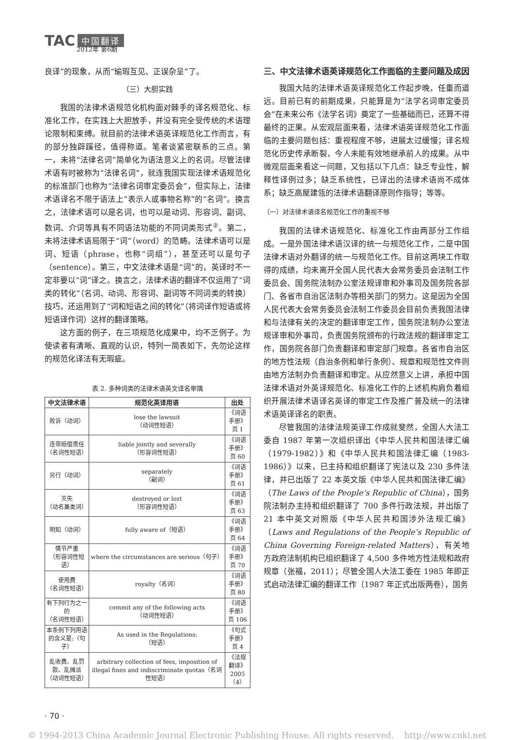TAC 中国翻译
2012年 第6期
良译”的现象，从而“瑜瑕互见、正误杂呈”了。
（三）大胆实践
我国的法律术语规范化机构面对棘手的译名规范化、标准化工作，在实践上大胆放手，并没有完全受传统的术语理论限制和束缚。就目前的法律术语英译规范化工作而言，有的部分独辟蹊径，值得称道。笔者谈紧密联系的三点。第一，未将“法律名词”简单化为语法意义上的名词。尽管法律术语有时被称为“法律名词”，就连我国实现法律术语规范化的标准部门也称为“法律名词审定委员会”，但实际上，法律术语译名不限于语法上“表示人或事物名称”的“名词”。换言之，法律术语可以是名词，也可以是动词、形容词、副词、数词、介词等具有不同语法功能的不同词类形式<sup>②</sup>。第二，未将法律术语局限于“词”（word）的范畴。法律术语可以是词、短语（phrase，也称“词组”），甚至还可以是句子（sentence）。第三，中文法律术语是“词”的，英译时不一定非要以“词”译之。换言之，法律术语的翻译不仅运用了“词类的转化”（名词、动词、形容词、副词等不同词类的转换）技巧，还运用到了“词和短语之间的转化”（将词译作短语或将短语译作词）这样的翻译策略。
这方面的例子，在三项规范化成果中，均不乏例子。为使读者有清晰、直观的认识，特列一简表如下，先勿论这样的规范化译法有无瑕疵。
表 2. 多种词类的法律术语英文译名举隅
| 中文法律术语 | 规范化英译用语 | 出处 |
| --- | --- | --- |
| 败诉（动词） | lose the lawsuit （动词性短语） | 《词语手册》 页 1 |
| 连带赔偿责任 （名词性短语） | liable jointly and severally （形容词性短语） | 《词语手册》 页 60 |
| 另行（动词） | separately （副词） | 《词语手册》 页 61 |
| 灭失 （动名兼类词） | destroyed or lost （形容词性短语） | 《词语手册》 页 63 |
| 明知（动词） | fully aware of（短语） | 《词语手册》 页 64 |
| 情节严重 （形容词性短语） | where the circumstances are serious（句子） | 《词语手册》 页 70 |
| 使用费 （名词性短语） | royalty（名词） | 《词语手册》 页 80 |
| 有下列行为之一的 （名词性短语） | commit any of the following acts （动词性短语） | 《词语手册》 页 106 |
| 本条例下列用语的含义是:（句子） | As used in the Regulations: （短语） | 《句式手册》 页 4 |
| 乱收费、乱罚款、乱摊派 （动词性短语） | arbitrary collection of fees, imposition of illegal fines and indiscriminate quotas（名词性短语） | 《法规翻译》 2005（4） |
三、中文法律术语英译规范化工作面临的主要问题及成因
我国大陆的法律术语英译规范化工作起步晚，任重而道远。目前已有的前期成果，只能算是为“法学名词审定委员会”在未来公布《法学名词》奠定了一些基础而已，还算不得最终的正果。从宏观层面来看，法律术语英译规范化工作面临的主要问题包括：重视程度不够，进展太过缓慢；译名规范化历史传承断裂，今人未能有效地继承前人的成果。从中微观层面来看这一问题，又包括以下几点：缺乏专业性，解释性译例过多；缺乏系统性，已译出的法律术语尚不成体系；缺乏高屋建瓴的法律术语翻译原则作指导；等等。
（一）对法律术语译名规范化工作的重视不够
我国的法律术语规范化、标准化工作由两部分工作组成。一是外国法律术语汉译的统一与规范化工作，二是中国法律术语对外翻译的统一与规范化工作。目前这两块工作取得的成绩，均未离开全国人民代表大会常务委员会法制工作委员会、国务院法制办公室法规译审和外事司及国务院各部门、各省市自治区法制办等相关部门的努力。这是因为全国人民代表大会常务委员会法制工作委员会目前负责我国法律和与法律有关的决定的翻译审定工作，国务院法制办公室法规译审和外事司，负责国务院颁布的行政法规的翻译审定工作，国务院各部门负责翻译和审定部门规章。各省市自治区的地方性法规（自治条例和单行条例）、规章和规范性文件则由地方法制办负责翻译和审定。从应然意义上讲，承担中国法律术语对外英译规范化、标准化工作的上述机构肩负着组织开展法律术语译名英译的审定工作及推广普及统一的法律术语英译译名的职责。
尽管我国的法律法规英译工作成就斐然，全国人大法工委自 1987 年第一次组织译出《中华人民共和国法律汇编（1979-1982）》和《中华人民共和国法律汇编（1983-1986）》以来，已主持和组织翻译了宪法以及 230 多件法律，并已出版了 22 本英文版《中华人民共和国法律汇编》（The Laws of the People’s Republic of China），国务院法制办主持和组织翻译了 700 多件行政法规，并出版了 21 本中英文对照版《中华人民共和国涉外法规汇编》（Laws and Regulations of the People’s Republic of China Governing Foreign-related Matters），有关地方政府法制机构已组织翻译了 4,500 多件地方性法规和政府规章（张福，2011）；尽管全国人大法工委在 1985 年即正式启动法律汇编的翻译工作（1987 年正式出版两卷），国务
· 70 ·
© 1994-2013 China Academic Journal Electronic Publishing House. All rights reserved. http://www.cnki.net